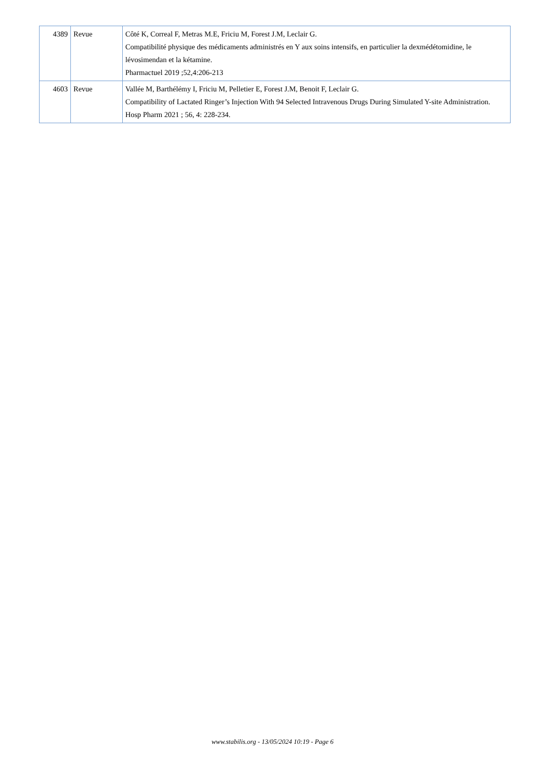| 4389 | Revue | Côté K, Correal F, Metras M.E, Friciu M, Forest J.M, Leclair G. Compatibilité physique des médicaments administrés en Y aux soins intensifs, en particulier la dexmédétomidine, le lévosimendan et la kétamine. Pharmactuel 2019 ;52,4:206-213 |
| 4603 | Revue | Vallée M, Barthélémy I, Friciu M, Pelletier E, Forest J.M, Benoit F, Leclair G. Compatibility of Lactated Ringer’s Injection With 94 Selected Intravenous Drugs During Simulated Y-site Administration. Hosp Pharm 2021 ; 56, 4: 228-234. |
www.stabilis.org - 13/05/2024 10:19 - Page 6